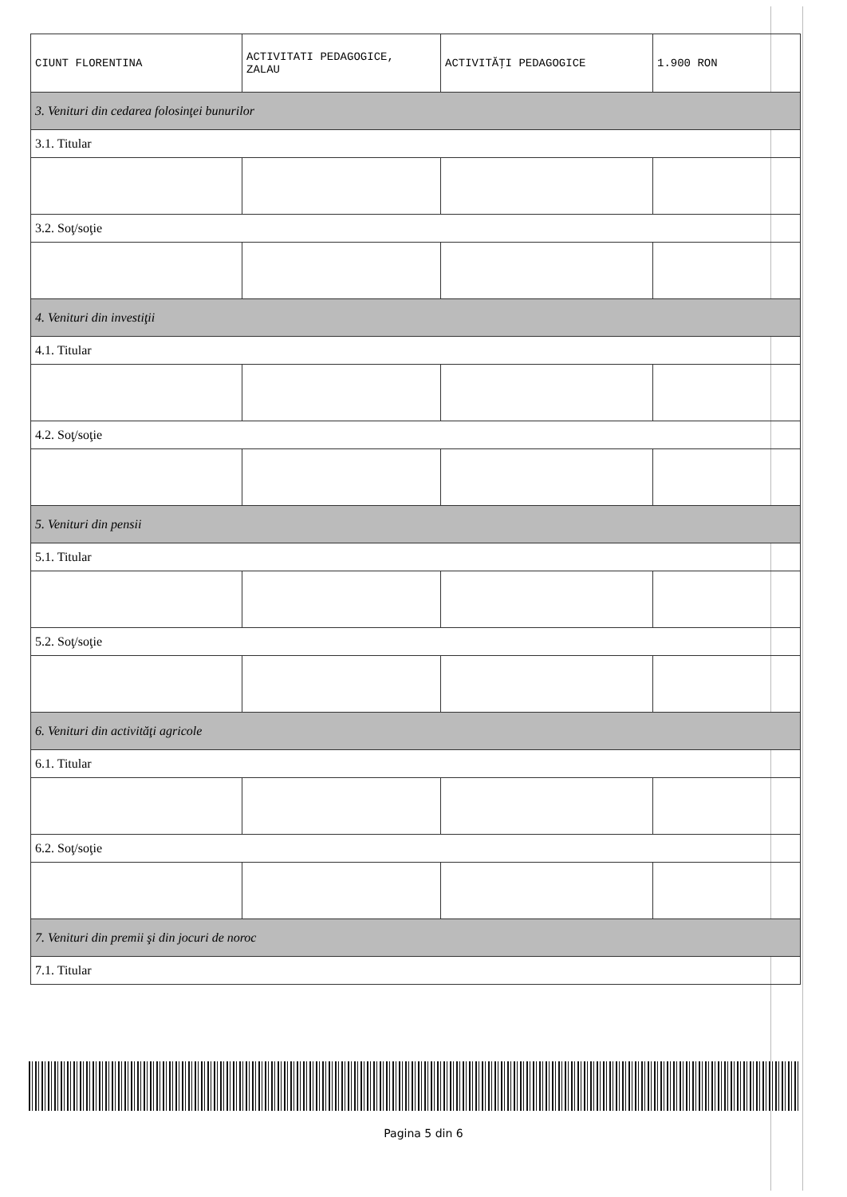| CIUNT FLORENTINA | ACTIVITATI PEDAGOGICE, ZALAU | ACTIVITĂŢI PEDAGOGICE | 1.900 RON |
| 3. Venituri din cedarea folosinţei bunurilor | | | |
| 3.1. Titular | | | |
| 3.2. Soţ/soţie | | | |
| 4. Venituri din investiţii | | | |
| 4.1. Titular | | | |
| 4.2. Soţ/soţie | | | |
| 5. Venituri din pensii | | | |
| 5.1. Titular | | | |
| 5.2. Soţ/soţie | | | |
| 6. Venituri din activităţi agricole | | | |
| 6.1. Titular | | | |
| 6.2. Soţ/soţie | | | |
| 7. Venituri din premii şi din jocuri de noroc | | | |
| 7.1. Titular | | | |
Pagina 5 din 6